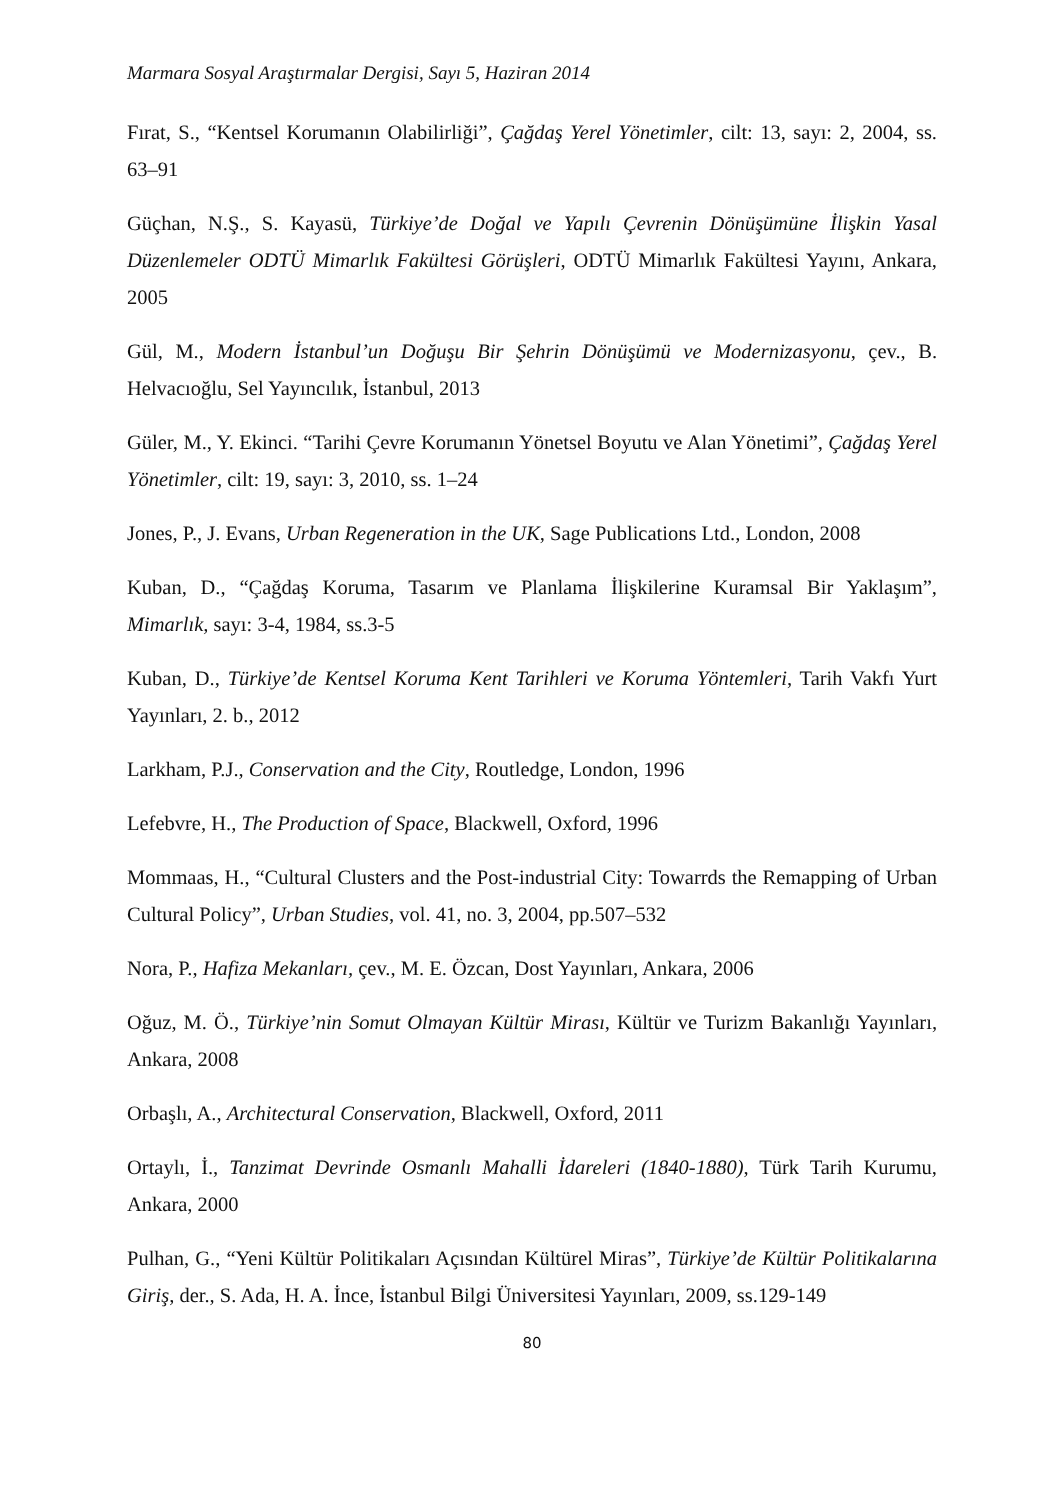Marmara Sosyal Araştırmalar Dergisi, Sayı 5, Haziran 2014
Fırat, S., “Kentsel Korumanın Olabilirliği”, Çağdaş Yerel Yönetimler, cilt: 13, sayı: 2, 2004, ss. 63–91
Güçhan, N.Ş., S. Kayasü, Türkiye’de Doğal ve Yapılı Çevrenin Dönüşümüne İlişkin Yasal Düzenlemeler ODTÜ Mimarlık Fakültesi Görüşleri, ODTÜ Mimarlık Fakültesi Yayını, Ankara, 2005
Gül, M., Modern İstanbul’un Doğuşu Bir Şehrin Dönüşümü ve Modernizasyonu, çev., B. Helvacıoğlu, Sel Yayıncılık, İstanbul, 2013
Güler, M., Y. Ekinci. “Tarihi Çevre Korumanın Yönetsel Boyutu ve Alan Yönetimi”, Çağdaş Yerel Yönetimler, cilt: 19, sayı: 3, 2010, ss. 1–24
Jones, P., J. Evans, Urban Regeneration in the UK, Sage Publications Ltd., London, 2008
Kuban, D., “Çağdaş Koruma, Tasarım ve Planlama İlişkilerine Kuramsal Bir Yaklaşım”, Mimarlık, sayı: 3-4, 1984, ss.3-5
Kuban, D., Türkiye’de Kentsel Koruma Kent Tarihleri ve Koruma Yöntemleri, Tarih Vakfı Yurt Yayınları, 2. b., 2012
Larkham, P.J., Conservation and the City, Routledge, London, 1996
Lefebvre, H., The Production of Space, Blackwell, Oxford, 1996
Mommaas, H., “Cultural Clusters and the Post-industrial City: Towarrds the Remapping of Urban Cultural Policy”, Urban Studies, vol. 41, no. 3, 2004, pp.507–532
Nora, P., Hafiza Mekanları, çev., M. E. Özcan, Dost Yayınları, Ankara, 2006
Oğuz, M. Ö., Türkiye’nin Somut Olmayan Kültür Mirası, Kültür ve Turizm Bakanlığı Yayınları, Ankara, 2008
Orbaşlı, A., Architectural Conservation, Blackwell, Oxford, 2011
Ortaylı, İ., Tanzimat Devrinde Osmanlı Mahalli İdareleri (1840-1880), Türk Tarih Kurumu, Ankara, 2000
Pulhan, G., “Yeni Kültür Politikaları Açısından Kültürel Miras”, Türkiye’de Kültür Politikalarına Giriş, der., S. Ada, H. A. İnce, İstanbul Bilgi Üniversitesi Yayınları, 2009, ss.129-149
80